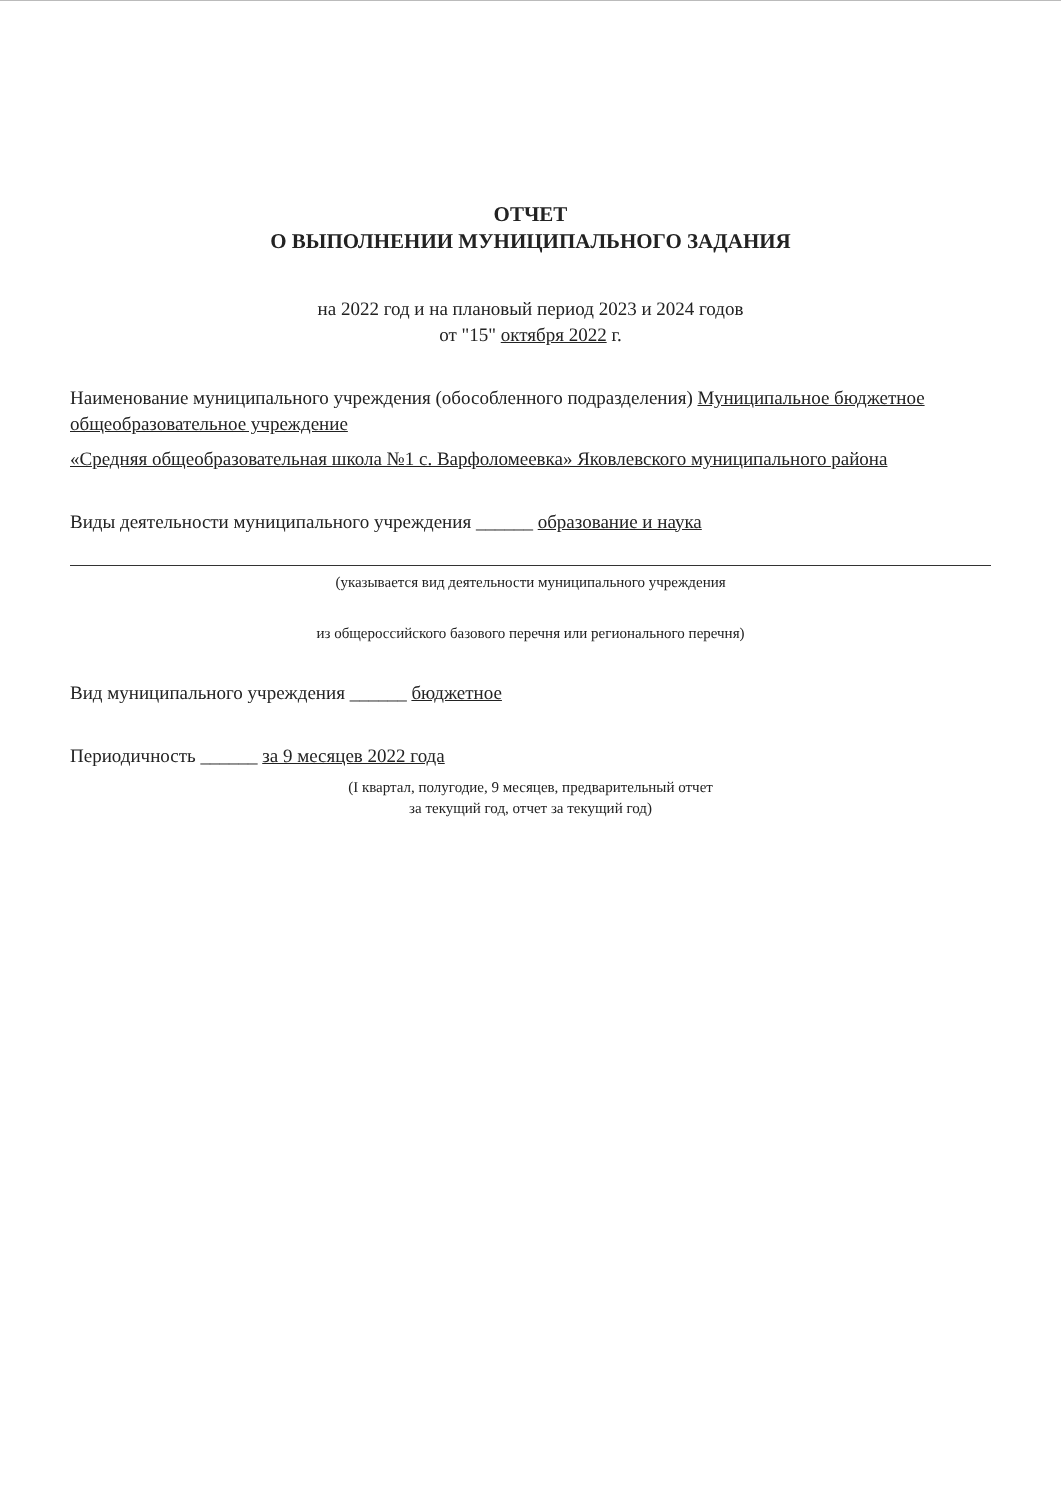ОТЧЕТ
О ВЫПОЛНЕНИИ МУНИЦИПАЛЬНОГО ЗАДАНИЯ
на 2022 год и на плановый период 2023 и 2024 годов
от "15" октября 2022 г.
Наименование муниципального учреждения (обособленного подразделения) Муниципальное бюджетное общеобразовательное учреждение
«Средняя общеобразовательная школа №1 с. Варфоломеевка» Яковлевского муниципального района
Виды деятельности муниципального учреждения ______ образование и наука
(указывается вид деятельности муниципального учреждения
из общероссийского базового перечня или регионального перечня)
Вид муниципального учреждения ______ бюджетное
Периодичность ______ за 9 месяцев 2022 года
(I квартал, полугодие, 9 месяцев, предварительный отчет
за текущий год, отчет за текущий год)